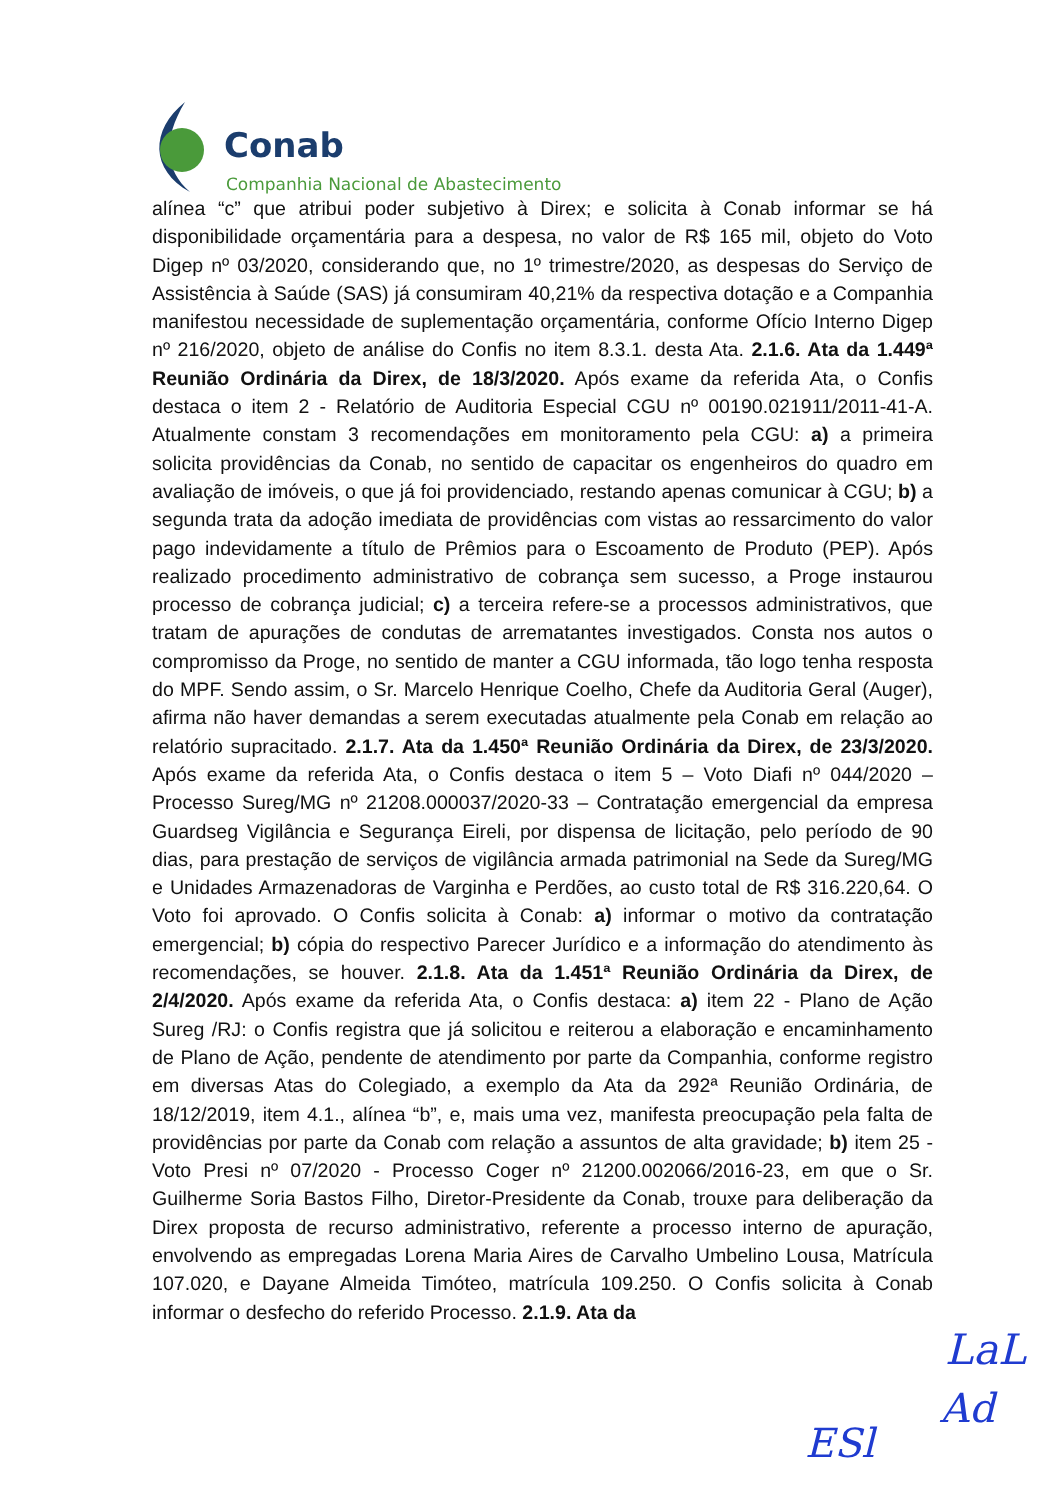Conab
Companhia Nacional de Abastecimento
alínea “c” que atribui poder subjetivo à Direx; e solicita à Conab informar se há disponibilidade orçamentária para a despesa, no valor de R$ 165 mil, objeto do Voto Digep nº 03/2020, considerando que, no 1º trimestre/2020, as despesas do Serviço de Assistência à Saúde (SAS) já consumiram 40,21% da respectiva dotação e a Companhia manifestou necessidade de suplementação orçamentária, conforme Ofício Interno Digep nº 216/2020, objeto de análise do Confis no item 8.3.1. desta Ata. 2.1.6. Ata da 1.449ª Reunião Ordinária da Direx, de 18/3/2020. Após exame da referida Ata, o Confis destaca o item 2 - Relatório de Auditoria Especial CGU nº 00190.021911/2011-41-A. Atualmente constam 3 recomendações em monitoramento pela CGU: a) a primeira solicita providências da Conab, no sentido de capacitar os engenheiros do quadro em avaliação de imóveis, o que já foi providenciado, restando apenas comunicar à CGU; b) a segunda trata da adoção imediata de providências com vistas ao ressarcimento do valor pago indevidamente a título de Prêmios para o Escoamento de Produto (PEP). Após realizado procedimento administrativo de cobrança sem sucesso, a Proge instaurou processo de cobrança judicial; c) a terceira refere-se a processos administrativos, que tratam de apurações de condutas de arrematantes investigados. Consta nos autos o compromisso da Proge, no sentido de manter a CGU informada, tão logo tenha resposta do MPF. Sendo assim, o Sr. Marcelo Henrique Coelho, Chefe da Auditoria Geral (Auger), afirma não haver demandas a serem executadas atualmente pela Conab em relação ao relatório supracitado. 2.1.7. Ata da 1.450ª Reunião Ordinária da Direx, de 23/3/2020. Após exame da referida Ata, o Confis destaca o item 5 – Voto Diafi nº 044/2020 – Processo Sureg/MG nº 21208.000037/2020-33 – Contratação emergencial da empresa Guardseg Vigilância e Segurança Eireli, por dispensa de licitação, pelo período de 90 dias, para prestação de serviços de vigilância armada patrimonial na Sede da Sureg/MG e Unidades Armazenadoras de Varginha e Perdões, ao custo total de R$ 316.220,64. O Voto foi aprovado. O Confis solicita à Conab: a) informar o motivo da contratação emergencial; b) cópia do respectivo Parecer Jurídico e a informação do atendimento às recomendações, se houver. 2.1.8. Ata da 1.451ª Reunião Ordinária da Direx, de 2/4/2020. Após exame da referida Ata, o Confis destaca: a) item 22 - Plano de Ação Sureg /RJ: o Confis registra que já solicitou e reiterou a elaboração e encaminhamento de Plano de Ação, pendente de atendimento por parte da Companhia, conforme registro em diversas Atas do Colegiado, a exemplo da Ata da 292ª Reunião Ordinária, de 18/12/2019, item 4.1., alínea “b”, e, mais uma vez, manifesta preocupação pela falta de providências por parte da Conab com relação a assuntos de alta gravidade; b) item 25 - Voto Presi nº 07/2020 - Processo Coger nº 21200.002066/2016-23, em que o Sr. Guilherme Soria Bastos Filho, Diretor-Presidente da Conab, trouxe para deliberação da Direx proposta de recurso administrativo, referente a processo interno de apuração, envolvendo as empregadas Lorena Maria Aires de Carvalho Umbelino Lousa, Matrícula 107.020, e Dayane Almeida Timóteo, matrícula 109.250. O Confis solicita à Conab informar o desfecho do referido Processo. 2.1.9. Ata da
LaL
Ad
ESl